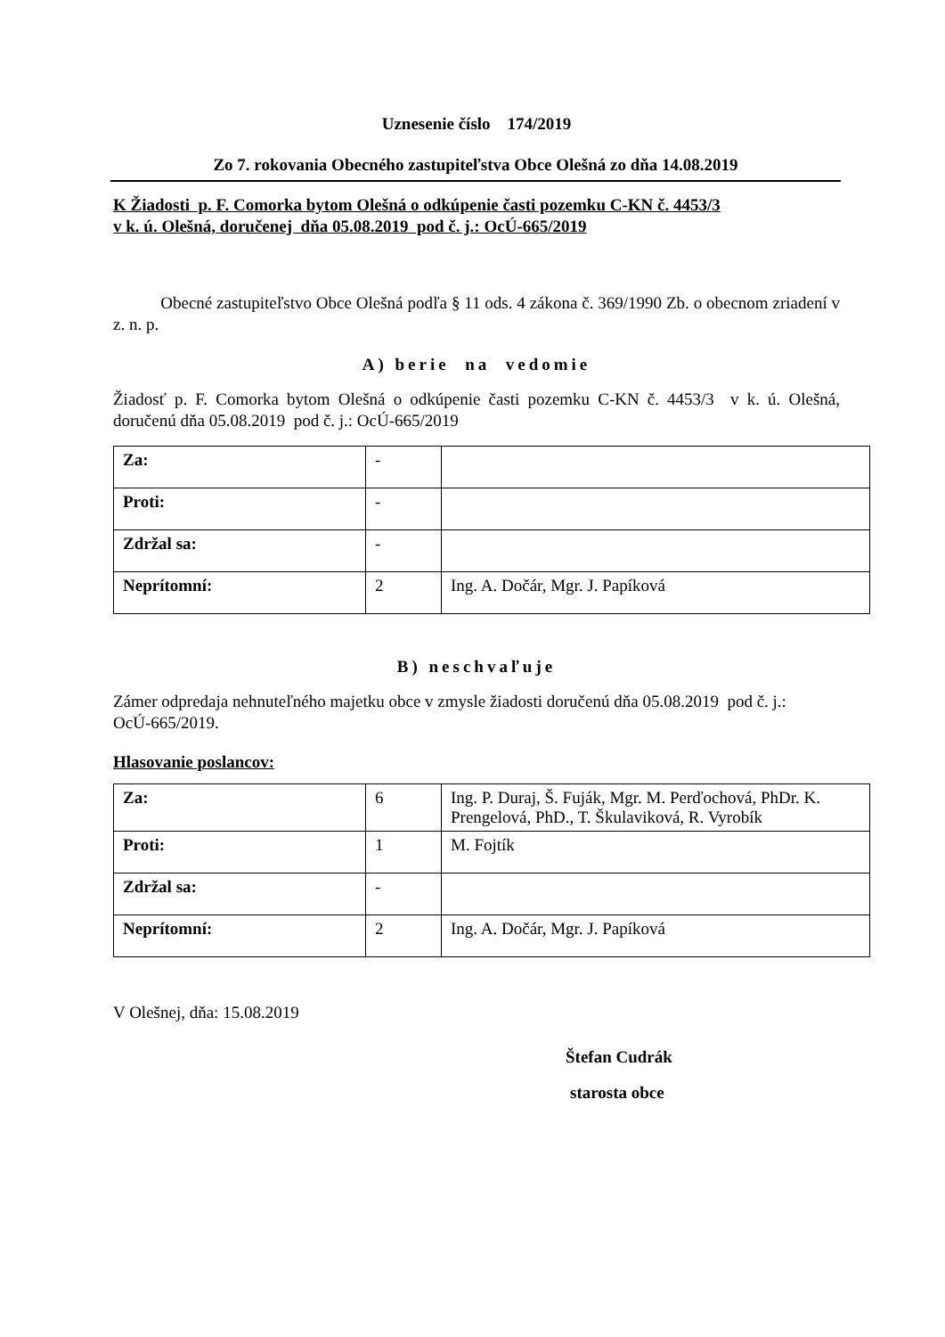Uznesenie číslo 174/2019
Zo 7. rokovania Obecného zastupiteľstva Obce Olešná zo dňa 14.08.2019
K Žiadosti p. F. Comorka bytom Olešná o odkúpenie časti pozemku C-KN č. 4453/3
v k. ú. Olešná, doručenej dňa 05.08.2019 pod č. j.: OcÚ-665/2019
Obecné zastupiteľstvo Obce Olešná podľa § 11 ods. 4 zákona č. 369/1990 Zb. o obecnom zriadení v z. n. p.
A) berie na vedomie
Žiadosť p. F. Comorka bytom Olešná o odkúpenie časti pozemku C-KN č. 4453/3 v k. ú. Olešná, doručenú dňa 05.08.2019 pod č. j.: OcÚ-665/2019
| Za: | - | |
| Proti: | - | |
| Zdržal sa: | - | |
| Neprítomní: | 2 | Ing. A. Dočár, Mgr. J. Papíková |
B) neschvaľuje
Zámer odpredaja nehnuteľného majetku obce v zmysle žiadosti doručenú dňa 05.08.2019 pod č. j.: OcÚ-665/2019.
Hlasovanie poslancov:
| Za: | 6 | Ing. P. Duraj, Š. Fuják, Mgr. M. Perďochová, PhDr. K. Prengelová, PhD., T. Škulaviková, R. Vyrobík |
| Proti: | 1 | M. Fojtík |
| Zdržal sa: | - | |
| Neprítomní: | 2 | Ing. A. Dočár, Mgr. J. Papíková |
V Olešnej, dňa: 15.08.2019
Štefan Cudrák
starosta obce